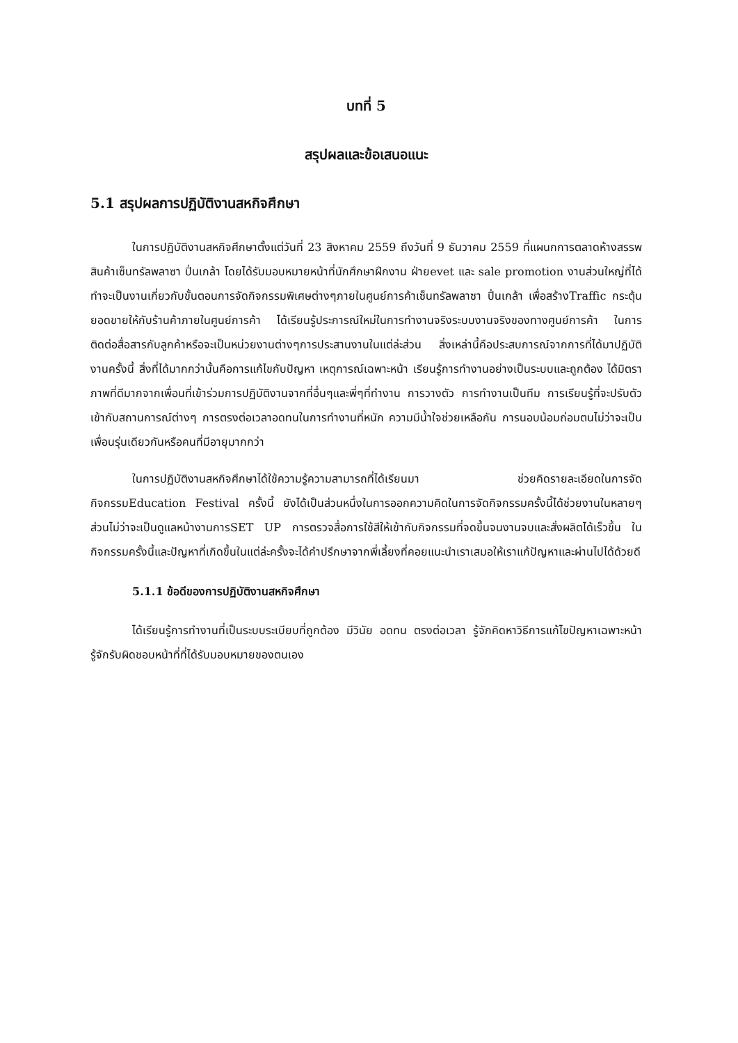บทที่ 5
สรุปผลและข้อเสนอแนะ
5.1 สรุปผลการปฏิบัติงานสหกิจศึกษา
ในการปฏิบัติงานสหกิจศึกษาตั้งแต่วันที่ 23 สิงหาคม 2559 ถึงวันที่ 9 ธันวาคม 2559 ที่แผนกการตลาดห้างสรรพสินค้าเซ็นทรัลพลาซา ปิ่นเกล้า โดยได้รับมอบหมายหน้าที่นักศึกษาฝึกงาน ฝ่ายevet และ sale promotion งานส่วนใหญ่ที่ได้ทำจะเป็นงานเกี่ยวกับขั้นตอนการจัดกิจกรรมพิเศษต่างๆภายในศูนย์การค้าเซ็นทรัลพลาซา ปิ่นเกล้า เพื่อสร้างTraffic กระตุ้นยอดขายให้กับร้านค้าภายในศูนย์การค้า ได้เรียนรู้ประการณ์ใหม่ในการทำงานจริงระบบงานจริงของทางศูนย์การค้า ในการติดต่อสื่อสารกับลูกค้าหรือจะเป็นหน่วยงานต่างๆการประสานงานในแต่ล่ะส่วน สิ่งเหล่านี้คือประสบการณ์จากการที่ได้มาปฏิบัติงานครั้งนี้ สิ่งที่ได้มากกว่านั้นคือการแก้ไขกับปัญหา เหตุการณ์เฉพาะหน้า เรียนรู้การทำงานอย่างเป็นระบบและถูกต้อง ได้มิตราภาพที่ดีมากจากเพื่อนที่เข้าร่วมการปฏิบัติงานจากที่อื่นๆและพี่ๆที่ทำงาน การวางตัว การทำงานเป็นทีม การเรียนรู้ที่จะปรับตัวเข้ากับสถานการณ์ต่างๆ การตรงต่อเวลาอดทนในการทำงานที่หนัก ความมีน้ำใจช่วยเหลือกัน การนอบน้อมถ่อมตนไม่ว่าจะเป็นเพื่อนรุ่นเดียวกันหรือคนที่มีอายุมากกว่า
ในการปฏิบัติงานสหกิจศึกษาได้ใช้ความรู้ความสามารถที่ได้เรียนมา ช่วยคิดรายละเอียดในการจัดกิจกรรมEducation Festival ครั้งนี้ ยังได้เป็นส่วนหนึ่งในการออกความคิดในการจัดกิจกรรมครั้งนี้ได้ช่วยงานในหลายๆส่วนไม่ว่าจะเป็นดูแลหน้างานการSET UP การตรวจสื่อการใช้สีให้เข้ากับกิจกรรมที่จดขึ้นจนงานจบและสั่งผลิตได้เร็วขึ้น ในกิจกรรมครั้งนี้และปัญหาที่เกิดขึ้นในแต่ล่ะครั้งจะได้คำปรึกษาจากพี่เลี้ยงที่คอยแนะนำเราเสมอให้เราแก้ปัญหาและผ่านไปได้ด้วยดี
5.1.1 ข้อดีของการปฏิบัติงานสหกิจศึกษา
ได้เรียนรู้การทำงานที่เป็นระบบระเบียบที่ถูกต้อง มีวินัย อดทน ตรงต่อเวลา รู้จักคิดหาวิธีการแก้ไขปัญหาเฉพาะหน้า รู้จักรับผิดชอบหน้าที่ที่ได้รับมอบหมายของตนเอง